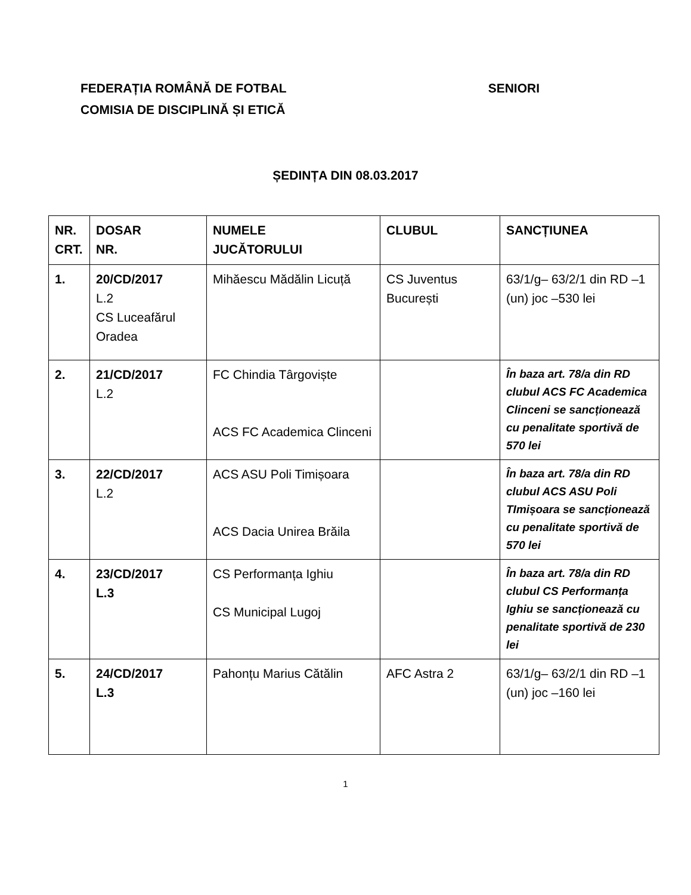FEDERAȚIA ROMÂNĂ DE FOTBAL SENIORI
COMISIA DE DISCIPLINĂ ȘI ETICĂ
ȘEDINȚA DIN 08.03.2017
| NR. CRT. | DOSAR NR. | NUMELE JUCĂTORULUI | CLUBUL | SANCȚIUNEA |
| --- | --- | --- | --- | --- |
| 1. | 20/CD/2017 L.2 CS Luceafărul Oradea | Mihăescu Mădălin Licuță | CS Juventus București | 63/1/g– 63/2/1 din RD –1 (un) joc –530 lei |
| 2. | 21/CD/2017 L.2 | FC Chindia Târgoviște ACS FC Academica Clinceni | | În baza art. 78/a din RD clubul ACS FC Academica Clinceni se sancționează cu penalitate sportivă de 570 lei |
| 3. | 22/CD/2017 L.2 | ACS ASU Poli Timișoara ACS Dacia Unirea Brăila | | În baza art. 78/a din RD clubul ACS ASU Poli TImișoara se sancționează cu penalitate sportivă de 570 lei |
| 4. | 23/CD/2017 L.3 | CS Performanța Ighiu CS Municipal Lugoj | | În baza art. 78/a din RD clubul CS Performanța Ighiu se sancționează cu penalitate sportivă de 230 lei |
| 5. | 24/CD/2017 L.3 | Pahonțu Marius Cătălin | AFC Astra 2 | 63/1/g– 63/2/1 din RD –1 (un) joc –160 lei |
1